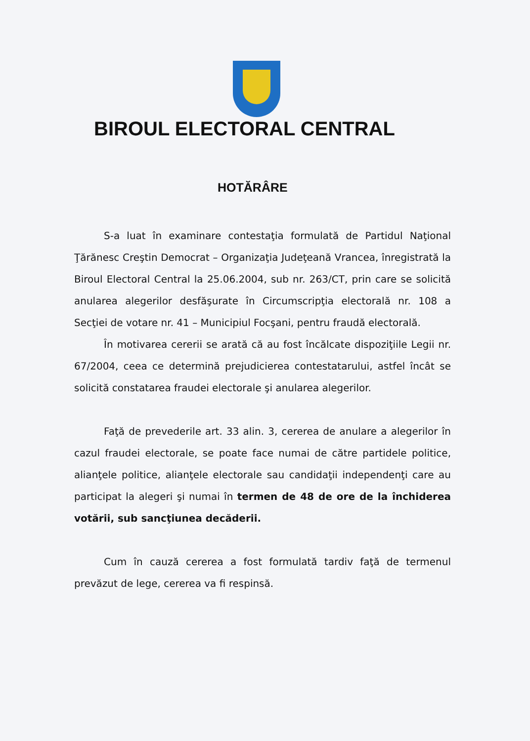BIROUL ELECTORAL CENTRAL
HOTĂRÂRE
S-a luat în examinare contestaţia formulată de Partidul Naţional Ţărănesc Creştin Democrat – Organizaţia Judeţeană Vrancea, înregistrată la Biroul Electoral Central la 25.06.2004, sub nr. 263/CT, prin care se solicită anularea alegerilor desfăşurate în Circumscripţia electorală nr. 108 a Secţiei de votare nr. 41 – Municipiul Focşani, pentru fraudă electorală.
În motivarea cererii se arată că au fost încălcate dispoziţiile Legii nr. 67/2004, ceea ce determină prejudicierea contestatarului, astfel încât se solicită constatarea fraudei electorale şi anularea alegerilor.
Faţă de prevederile art. 33 alin. 3, cererea de anulare a alegerilor în cazul fraudei electorale, se poate face numai de către partidele politice, alianţele politice, alianţele electorale sau candidaţii independenţi care au participat la alegeri şi numai în termen de 48 de ore de la închiderea votării, sub sancţiunea decăderii.
Cum în cauză cererea a fost formulată tardiv faţă de termenul prevăzut de lege, cererea va fi respinsă.